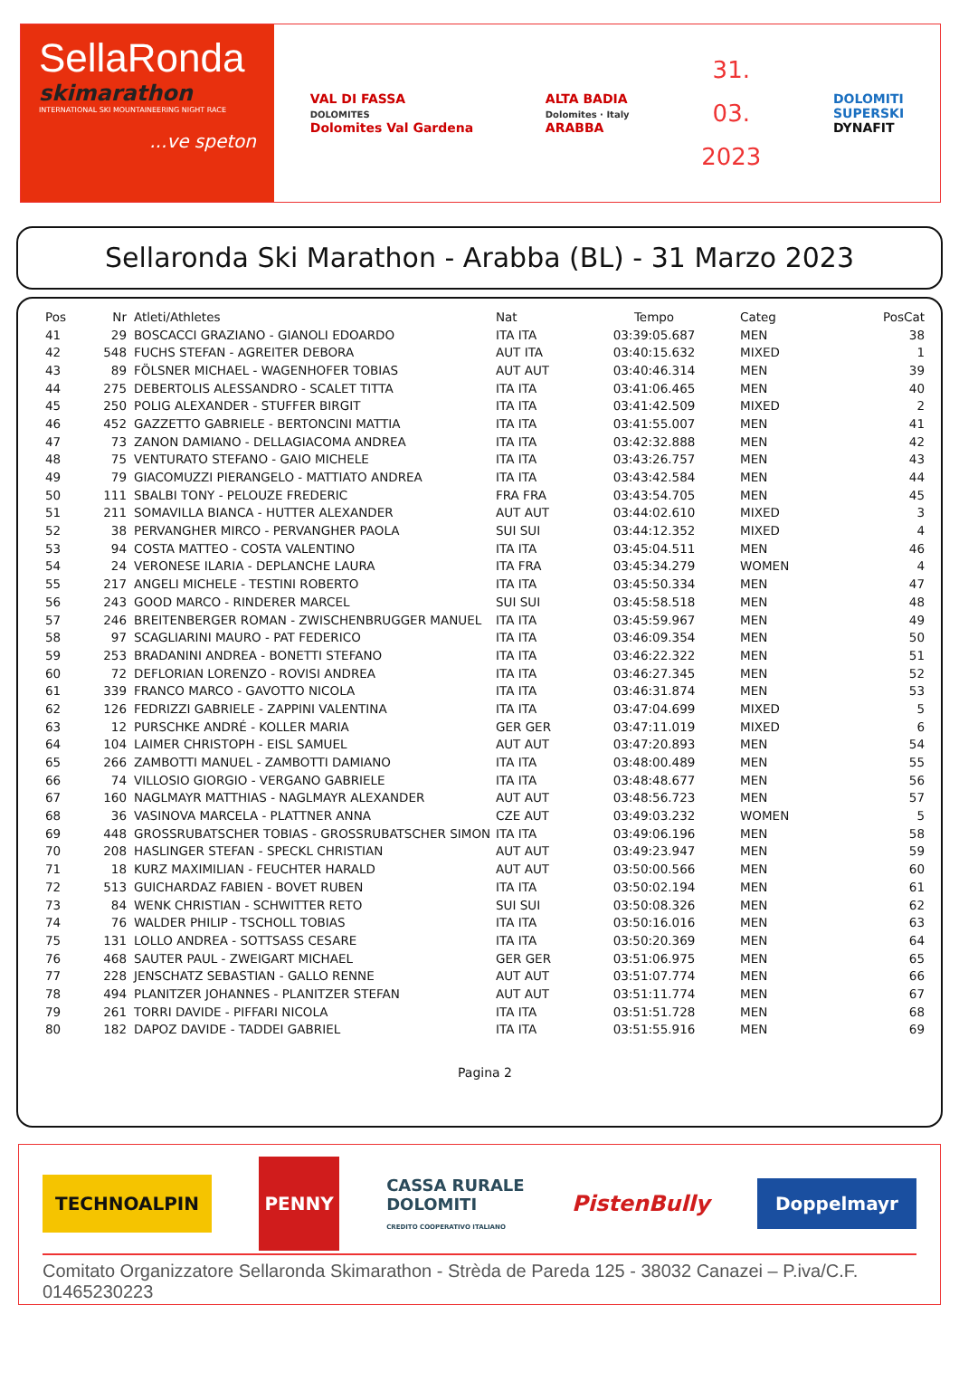SellaRonda
skimarathon
INTERNATIONAL SKI MOUNTAINEERING NIGHT RACE
...ve speton
VAL DI FASSA
DOLOMITES
Dolomites Val Gardena
ALTA BADIA
Dolomites · Italy
ARABBA
31.
03.
2023
DOLOMITI
SUPERSKI
DYNAFIT
Sellaronda Ski Marathon - Arabba (BL) - 31 Marzo 2023
| Pos | Nr | Atleti/Athletes | Nat | Tempo | Categ | PosCat |
| --- | --- | --- | --- | --- | --- | --- |
| 41 | 29 | BOSCACCI GRAZIANO - GIANOLI EDOARDO | ITA ITA | 03:39:05.687 | MEN | 38 |
| 42 | 548 | FUCHS STEFAN - AGREITER DEBORA | AUT ITA | 03:40:15.632 | MIXED | 1 |
| 43 | 89 | FÖLSNER MICHAEL - WAGENHOFER TOBIAS | AUT AUT | 03:40:46.314 | MEN | 39 |
| 44 | 275 | DEBERTOLIS ALESSANDRO - SCALET TITTA | ITA ITA | 03:41:06.465 | MEN | 40 |
| 45 | 250 | POLIG ALEXANDER - STUFFER BIRGIT | ITA ITA | 03:41:42.509 | MIXED | 2 |
| 46 | 452 | GAZZETTO GABRIELE - BERTONCINI MATTIA | ITA ITA | 03:41:55.007 | MEN | 41 |
| 47 | 73 | ZANON DAMIANO - DELLAGIACOMA ANDREA | ITA ITA | 03:42:32.888 | MEN | 42 |
| 48 | 75 | VENTURATO STEFANO - GAIO MICHELE | ITA ITA | 03:43:26.757 | MEN | 43 |
| 49 | 79 | GIACOMUZZI PIERANGELO - MATTIATO ANDREA | ITA ITA | 03:43:42.584 | MEN | 44 |
| 50 | 111 | SBALBI TONY - PELOUZE FREDERIC | FRA FRA | 03:43:54.705 | MEN | 45 |
| 51 | 211 | SOMAVILLA BIANCA - HUTTER ALEXANDER | AUT AUT | 03:44:02.610 | MIXED | 3 |
| 52 | 38 | PERVANGHER MIRCO - PERVANGHER PAOLA | SUI SUI | 03:44:12.352 | MIXED | 4 |
| 53 | 94 | COSTA MATTEO - COSTA VALENTINO | ITA ITA | 03:45:04.511 | MEN | 46 |
| 54 | 24 | VERONESE ILARIA - DEPLANCHE LAURA | ITA FRA | 03:45:34.279 | WOMEN | 4 |
| 55 | 217 | ANGELI MICHELE - TESTINI ROBERTO | ITA ITA | 03:45:50.334 | MEN | 47 |
| 56 | 243 | GOOD MARCO - RINDERER MARCEL | SUI SUI | 03:45:58.518 | MEN | 48 |
| 57 | 246 | BREITENBERGER ROMAN - ZWISCHENBRUGGER MANUEL | ITA ITA | 03:45:59.967 | MEN | 49 |
| 58 | 97 | SCAGLIARINI MAURO - PAT FEDERICO | ITA ITA | 03:46:09.354 | MEN | 50 |
| 59 | 253 | BRADANINI ANDREA - BONETTI STEFANO | ITA ITA | 03:46:22.322 | MEN | 51 |
| 60 | 72 | DEFLORIAN LORENZO - ROVISI ANDREA | ITA ITA | 03:46:27.345 | MEN | 52 |
| 61 | 339 | FRANCO MARCO - GAVOTTO NICOLA | ITA ITA | 03:46:31.874 | MEN | 53 |
| 62 | 126 | FEDRIZZI GABRIELE - ZAPPINI VALENTINA | ITA ITA | 03:47:04.699 | MIXED | 5 |
| 63 | 12 | PURSCHKE ANDRÉ - KOLLER MARIA | GER GER | 03:47:11.019 | MIXED | 6 |
| 64 | 104 | LAIMER CHRISTOPH - EISL SAMUEL | AUT AUT | 03:47:20.893 | MEN | 54 |
| 65 | 266 | ZAMBOTTI MANUEL - ZAMBOTTI DAMIANO | ITA ITA | 03:48:00.489 | MEN | 55 |
| 66 | 74 | VILLOSIO GIORGIO - VERGANO GABRIELE | ITA ITA | 03:48:48.677 | MEN | 56 |
| 67 | 160 | NAGLMAYR MATTHIAS - NAGLMAYR ALEXANDER | AUT AUT | 03:48:56.723 | MEN | 57 |
| 68 | 36 | VASINOVA MARCELA - PLATTNER ANNA | CZE AUT | 03:49:03.232 | WOMEN | 5 |
| 69 | 448 | GROSSRUBATSCHER TOBIAS - GROSSRUBATSCHER SIMON | ITA ITA | 03:49:06.196 | MEN | 58 |
| 70 | 208 | HASLINGER STEFAN - SPECKL CHRISTIAN | AUT AUT | 03:49:23.947 | MEN | 59 |
| 71 | 18 | KURZ MAXIMILIAN - FEUCHTER HARALD | AUT AUT | 03:50:00.566 | MEN | 60 |
| 72 | 513 | GUICHARDAZ FABIEN - BOVET RUBEN | ITA ITA | 03:50:02.194 | MEN | 61 |
| 73 | 84 | WENK CHRISTIAN - SCHWITTER RETO | SUI SUI | 03:50:08.326 | MEN | 62 |
| 74 | 76 | WALDER PHILIP - TSCHOLL TOBIAS | ITA ITA | 03:50:16.016 | MEN | 63 |
| 75 | 131 | LOLLO ANDREA - SOTTSASS CESARE | ITA ITA | 03:50:20.369 | MEN | 64 |
| 76 | 468 | SAUTER PAUL - ZWEIGART MICHAEL | GER GER | 03:51:06.975 | MEN | 65 |
| 77 | 228 | JENSCHATZ SEBASTIAN - GALLO RENNE | AUT AUT | 03:51:07.774 | MEN | 66 |
| 78 | 494 | PLANITZER JOHANNES - PLANITZER STEFAN | AUT AUT | 03:51:11.774 | MEN | 67 |
| 79 | 261 | TORRI DAVIDE - PIFFARI NICOLA | ITA ITA | 03:51:51.728 | MEN | 68 |
| 80 | 182 | DAPOZ DAVIDE - TADDEI GABRIEL | ITA ITA | 03:51:55.916 | MEN | 69 |
Pagina 2
TECHNOALPIN
PENNY
CASSA RURALE
DOLOMITI
CREDITO COOPERATIVO ITALIANO
PistenBully
Doppelmayr
Comitato Organizzatore Sellaronda Skimarathon - Strèda de Pareda 125 - 38032 Canazei – P.iva/C.F. 01465230223